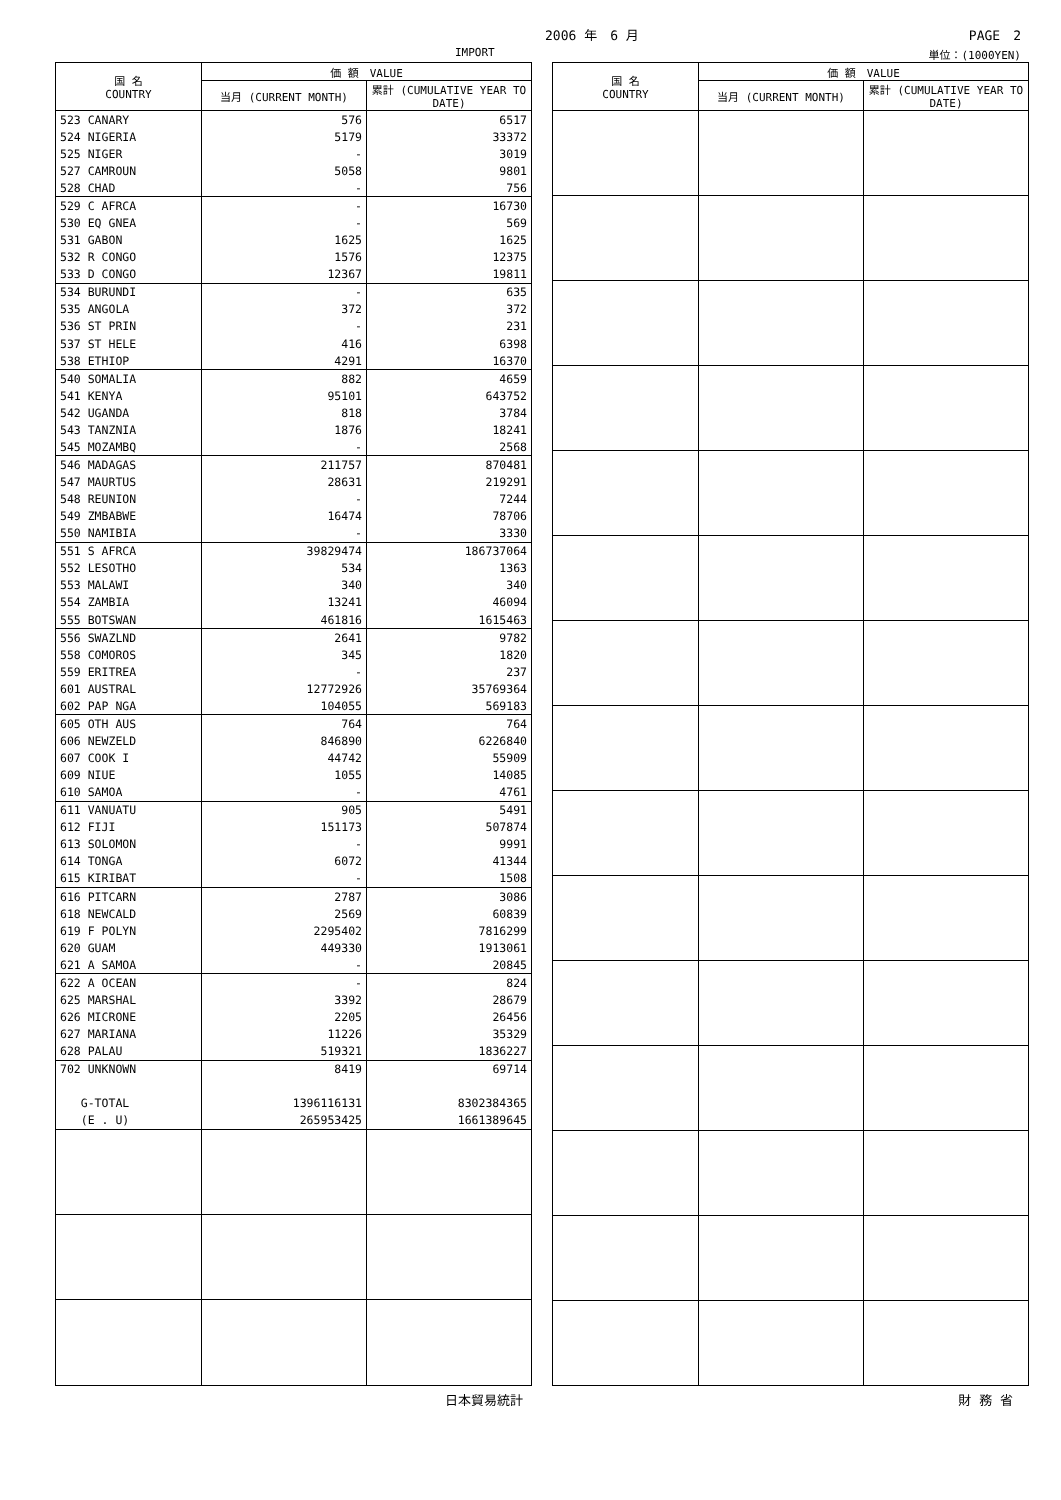2006 年　6 月 PAGE　2
IMPORT 単位：(1000YEN)
| 国 名 COUNTRY | 価 額 VALUE | |
| --- | --- | --- |
| | 当月 (CURRENT MONTH) | 累計 (CUMULATIVE YEAR TO DATE) |
| 523 CANARY | 576 | 6517 |
| 524 NIGERIA | 5179 | 33372 |
| 525 NIGER | - | 3019 |
| 527 CAMROUN | 5058 | 9801 |
| 528 CHAD | - | 756 |
| 529 C AFRCA | - | 16730 |
| 530 EQ GNEA | - | 569 |
| 531 GABON | 1625 | 1625 |
| 532 R CONGO | 1576 | 12375 |
| 533 D CONGO | 12367 | 19811 |
| 534 BURUNDI | - | 635 |
| 535 ANGOLA | 372 | 372 |
| 536 ST PRIN | - | 231 |
| 537 ST HELE | 416 | 6398 |
| 538 ETHIOP | 4291 | 16370 |
| 540 SOMALIA | 882 | 4659 |
| 541 KENYA | 95101 | 643752 |
| 542 UGANDA | 818 | 3784 |
| 543 TANZNIA | 1876 | 18241 |
| 545 MOZAMBQ | - | 2568 |
| 546 MADAGAS | 211757 | 870481 |
| 547 MAURTUS | 28631 | 219291 |
| 548 REUNION | - | 7244 |
| 549 ZMBABWE | 16474 | 78706 |
| 550 NAMIBIA | - | 3330 |
| 551 S AFRCA | 39829474 | 186737064 |
| 552 LESOTHO | 534 | 1363 |
| 553 MALAWI | 340 | 340 |
| 554 ZAMBIA | 13241 | 46094 |
| 555 BOTSWAN | 461816 | 1615463 |
| 556 SWAZLND | 2641 | 9782 |
| 558 COMOROS | 345 | 1820 |
| 559 ERITREA | - | 237 |
| 601 AUSTRAL | 12772926 | 35769364 |
| 602 PAP NGA | 104055 | 569183 |
| 605 OTH AUS | 764 | 764 |
| 606 NEWZELD | 846890 | 6226840 |
| 607 COOK I | 44742 | 55909 |
| 609 NIUE | 1055 | 14085 |
| 610 SAMOA | - | 4761 |
| 611 VANUATU | 905 | 5491 |
| 612 FIJI | 151173 | 507874 |
| 613 SOLOMON | - | 9991 |
| 614 TONGA | 6072 | 41344 |
| 615 KIRIBAT | - | 1508 |
| 616 PITCARN | 2787 | 3086 |
| 618 NEWCALD | 2569 | 60839 |
| 619 F POLYN | 2295402 | 7816299 |
| 620 GUAM | 449330 | 1913061 |
| 621 A SAMOA | - | 20845 |
| 622 A OCEAN | - | 824 |
| 625 MARSHAL | 3392 | 28679 |
| 626 MICRONE | 2205 | 26456 |
| 627 MARIANA | 11226 | 35329 |
| 628 PALAU | 519321 | 1836227 |
| 702 UNKNOWN | 8419 | 69714 |
| G-TOTAL | 1396116131 | 8302384365 |
| (E . U) | 265953425 | 1661389645 |
| 国 名 COUNTRY | 価 額 VALUE | |
| --- | --- | --- |
| | 当月 (CURRENT MONTH) | 累計 (CUMULATIVE YEAR TO DATE) |
日本貿易統計 財 務 省